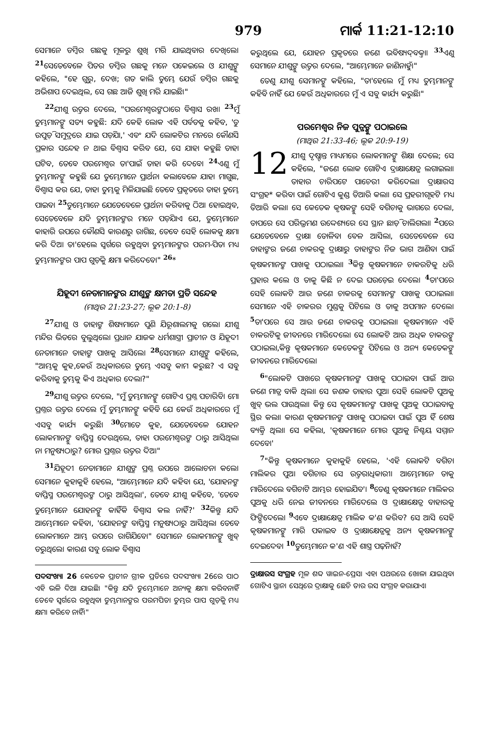979 ମାର୍କ 11:21-12:10
ସେମାନେ ଡମ୍ବିର ଗଛକୁ ମୂଳରୁ ଶୁଖି ମରି ଯାଇଥିବାର ଦେଖିଲେ। <sup>21</sup>ସେତେବେଳେ ପିତର ଡମ୍ବିର ଗଛକୁ ମନେ ପକେଇଲେ ଓ ଯୀଶୁଙ୍କୁ କହିଲେ, "ହେ ଗୁରୁ, ଦେଖ; ଗତ କାଲି ତୁମ୍ଭେ ଯେଉଁ ଡମ୍ବିର ଗଛକୁ ଅଭିଶାପ ଦେଇଥିଲ, ସେ ଗଛ ଆଜି ଶୁଖି ମରି ଯାଇଛି।"
<sup>22</sup> ଯୀଶୁ ଉତ୍ତର ଦେଲେ, "ପରମେଶ୍ୱରଙ୍କଠାରେ ବିଶ୍ୱାସ ରଖ। <sup>23</sup>ମୁଁ ତୁମ୍ଭମାନଙ୍କୁ ସତ୍ୟ କହୁଛି: ଯଦି କେହି ଲୋକ ଏହି ପର୍ବତକୁ କହିବ, 'ତୁ ଉପୁଡ଼ି ସମୁଦ୍ରରେ ଯାଇ ପଡ଼ିଯା,' ଏବଂ ଯଦି ଲୋକଟିର ମନରେ କୌଣସି ପ୍ରକାର ସନ୍ଦେହ ନ ଥାଇ ବିଶ୍ୱାସ କରିବ ଯେ, ସେ ଯାହା କହୁଛି ତାହା ଘଟିବ, ତେବେ ପରମେଶ୍ୱର ତା'ପାଇଁ ତାହା କରି ଦେବେ। <sup>24</sup>ଏଣୁ ମୁଁ ତୁମ୍ଭମାନଙ୍କୁ କହୁଛି ଯେ ତୁମ୍ଭେମାନେ ପ୍ରାର୍ଥନା କଲାବେଳେ ଯାହା ମାଗୁଛ, ବିଶ୍ୱାସ କର ଯେ, ତାହା ତୁମ୍ଭକୁ ମିଳିଯାଇଛି ତେବେ ପ୍ରକୃତରେ ତାହା ତୁମ୍ଭେ ପାଇବ। <sup>25</sup>ତୁମ୍ଭେମାନେ ଯେତେବେଳେ ପ୍ରାର୍ଥନା କରିବାକୁ ଠିଆ ହୋଇଥିବ, ସେତେବେଳେ ଯଦି ତୁମ୍ଭମାନଙ୍କର ମନେ ପଡ଼ିଯାଏ ଯେ, ତୁମ୍ଭେମାନେ କାହାରି ଉପରେ କୌଣସି କାରଣରୁ ରାଗିଛ, ତେବେ ସେହି ଲୋକକୁ କ୍ଷମା କରି ଦିଅ। ତା'ହେଲେ ସ୍ୱର୍ଗରେ ରହୁଥିବା ତୁମ୍ଭମାନଙ୍କର ପରମ-ପିତା ମଧ୍ୟ ତୁମ୍ଭମାନଙ୍କର ପାପ ଗୁଡ଼ିକୁ କ୍ଷମା କରିଦେବେ।" <sup>26</sup>*
ଯିହୂଦୀ ନେତାମାନଙ୍କର ଯୀଶୁଙ୍କ କ୍ଷମତା ପ୍ରତି ସନ୍ଦେହ
(ମାଥିଉ 21:23-27; ଲୂକ 20:1-8)
<sup>27</sup> ଯୀଶୁ ଓ ତାହାଙ୍କ ଶିଷ୍ୟମାନେ ପୁଣି ଯିରୂଶାଲମକୁ ଗଲେ। ଯୀଶୁ ମନ୍ଦିର ଭିତରେ ବୁଲୁଥିଲେ। ପ୍ରଧାନ ଯାଜକ ଧର୍ମଶାସ୍ତ୍ରୀ ପ୍ରାଚୀନ ଓ ଯିହୂଦୀ ନେତାମାନେ ତାହାଙ୍କ ପାଖକୁ ଆସିଲେ। <sup>28</sup>ସେମାନେ ଯୀଶୁଙ୍କୁ କହିଲେ, "ଆମ୍ଭକୁ କୁହ,କେଉଁ ଅଧିକାରରେ ତୁମ୍ଭେ ଏସବୁ କାମ କରୁଛ? ଏ ସବୁ କରିବାକୁ ତୁମ୍ଭକୁ କିଏ ଅଧିକାର ଦେଲା?"
<sup>29</sup> ଯୀଶୁ ଉତ୍ତର ଦେଲେ, "ମୁଁ ତୁମ୍ଭମାନଙ୍କୁ ଗୋଟିଏ ପ୍ରଶ୍ନ ପଚାରିବି। ମୋ ପ୍ରଶ୍ନର ଉତ୍ତର ଦେଲେ ମୁଁ ତୁମ୍ଭମାନଙ୍କୁ କହିବି ଯେ କେଉଁ ଅଧିକାରରେ ମୁଁ ଏସବୁ କାର୍ଯ୍ୟ କରୁଛି। <sup>30</sup>ମୋତେ କୁହ, ଯେତେବେଳେ ଯୋହନ ଲୋକମାନଙ୍କୁ ବାପ୍ତିସ୍ମ ଦେଉଥିଲେ, ତାହା ପରମେଶ୍ୱରଙ୍କ ଠାରୁ ଆସିଥିଲା ନା ମନୁଷ୍ୟଠାରୁ? ମୋର ପ୍ରଶ୍ନର ଉତ୍ତର ଦିଅ।"
<sup>31</sup> ଯିହୂଦୀ ନେତାମାନେ ଯୀଶୁଙ୍କ ପ୍ରଶ୍ନ ଉପରେ ଆଲୋଚନା କଲେ। ସେମାନେ କୁହାକୁହି ହେଲେ, "ଆମ୍ଭେମାନେ ଯଦି କହିବା ଯେ, 'ଯୋହନଙ୍କ ବାପ୍ତିସ୍ମ ପରମେଶ୍ୱରଙ୍କ ଠାରୁ ଆସିଥିଲା', ତେବେ ଯୀଶୁ କହିବେ, 'ତେବେ ତୁମ୍ଭେମାନେ ଯୋହନଙ୍କୁ କାହିଁକି ବିଶ୍ୱାସ କଲ ନାହିଁ?' <sup>32</sup>କିନ୍ତୁ ଯଦି ଆମ୍ଭେମାନେ କହିବା, 'ଯୋହନଙ୍କ ବାପ୍ତିସ୍ମ ମନୁଷ୍ୟଠାରୁ ଆସିଥିଲା ତେବେ ଲୋକମାନେ ଆମ୍ଭ ଉପରେ ରାଗିଯିବେ।" ସେମାନେ ଲୋକମାନଙ୍କୁ ଖୁବ୍ ଡରୁଥିଲେ। କାରଣ ସବୁ ଲୋକ ବିଶ୍ୱାସ
ପଦସଂଖ୍ୟା 26 କେତେକ ପ୍ରାଚୀନ ଗ୍ରୀକ ପ୍ରତିରେ ପଦସଂଖ୍ୟା 26ରେ ପାଠ ଏହି ଭଳି ଦିଆ ଯାଇଛି। "କିନ୍ତୁ ଯଦି ତୁମ୍ଭେମାନେ ଅନ୍ୟକୁ କ୍ଷମା କରିବନାହିଁ ତେବେ ସ୍ୱର୍ଗରେ ରହୁଥିବା ତୁମ୍ଭମାନଙ୍କର ପରମପିତା ତୁମ୍ଭର ପାପ ଗୁଡ଼ିକୁ ମଧ୍ୟ କ୍ଷମା କରିବେ ନାହିଁ।"
କରୁଥିଲେ ଯେ, ଯୋହନ ପ୍ରକୃତରେ ଜଣେ ଭବିଷ୍ୟଦ୍‌ବକ୍ତା। <sup>33</sup>ଏଣୁ ସେମାନେ ଯୀଶୁଙ୍କୁ ଉତ୍ତର ଦେଲେ, "ଆମ୍ଭେମାନେ ଜାଣିନାହୁଁ।"
ତେଣୁ ଯୀଶୁ ସେମାନଙ୍କୁ କହିଲେ, "ତା'ହେଲେ ମୁଁ ମଧ୍ୟ ତୁମ୍ଭମାନଙ୍କୁ କହିବି ନାହିଁ ଯେ କେଉଁ ଅଧିକାରରେ ମୁଁ ଏ ସବୁ କାର୍ଯ୍ୟ କରୁଛି।"
ପରମେଶ୍ୱର ନିଜ ପୁତ୍ରଙ୍କୁ ପଠାଇଲେ
(ମାଥିଉ 21:33-46; ଲୂକ 20:9-19)
12 ଯୀଶୁ ଦୃଷ୍ଟାନ୍ତ ମାଧ୍ୟମରେ ଲୋକମାନଙ୍କୁ ଶିକ୍ଷା ଦେଲେ; ସେ କହିଲେ, "ଜଣେ ଲୋକ ଗୋଟିଏ ଦ୍ରାକ୍ଷାକ୍ଷେତ୍ର ଲଗାଇଲା। ତାହାର ଚାରିପଟେ ପାଚେରୀ କରିଦେଲା। ଦ୍ରାକ୍ଷାରସ ସଂଗ୍ରହ* କରିବା ପାଇଁ ଗୋଟିଏ କୁଣ୍ଡ ତିଆରି କଲା। ସେ ପ୍ରହରୀଗୃହଟି ମଧ୍ୟ ତିଆରି କଲା। ସେ କେତେକ କୃଷକଙ୍କୁ ସେହି ବଗିଚାକୁ ଭାଗରେ ଦେଲା, ତାପରେ ସେ ପରିଭ୍ରମଣ ଉଦ୍ଦେଶ୍ୟରେ ସେ ସ୍ଥାନ ଛାଡ଼ି ଚାଲିଗଲା। <sup>2</sup>ପରେ ଯେତେବେଳେ ଦ୍ରାକ୍ଷା ତୋଳିବା ବେଳ ଆସିଲା, ସେତେବେଳେ ସେ ତାହାଙ୍କର ଜଣେ ଚାକରକୁ ଦ୍ରାକ୍ଷାରୁ ତାହାଙ୍କର ନିଜ ଭାଗ ଆଣିବା ପାଇଁ କୃଷକମାନଙ୍କ ପାଖକୁ ପଠାଇଲା। <sup>3</sup>କିନ୍ତୁ କୃଷକମାନେ ଚାକରଟିକୁ ଧରି ପ୍ରହାର କଲେ ଓ ତାକୁ କିଛି ନ ଦେଇ ଘଉଡ଼େଇ ଦେଲେ। <sup>4</sup>ତା'ପରେ ସେହି ଲୋକଟି ଆଉ ଜଣେ ଚାକରକୁ ସେମାନଙ୍କ ପାଖକୁ ପଠାଇଲା। ସେମାନେ ଏହି ଚାକରର ମୁଣ୍ଡକୁ ପିଟିଲେ ଓ ତାକୁ ଅପମାନ ଦେଲେ। <sup>5</sup>ତା'ପରେ ସେ ଆଉ ଜଣେ ଚାକରକୁ ପଠାଇଲା। କୃଷକମାନେ ଏହି ଚାକରଟିକୁ ଜୀବନରେ ମାରିଦେଲେ। ସେ ଲୋକଟି ଆଉ ଅଧିକ ଚାକରଙ୍କୁ ପଠାଇଲା,କିନ୍ତୁ କୃଷକମାନେ କେତେକଙ୍କୁ ପିଟିଲେ ଓ ଅନ୍ୟ କେତେକଙ୍କୁ ଜୀବନରେ ମାରିଦେଲେ।
<sup>6</sup> "ଲୋକଟି ପାଖରେ କୃଷକମାନଙ୍କ ପାଖକୁ ପଠାଇବା ପାଇଁ ଆଉ ଜଣେ ମାତ୍ର ବାକି ଥିଲା। ସେ ଜଣକ ତାହାର ପୁଅ। ସେହି ଲୋକଟି ପୁଅକୁ ଖୁବ୍ ଭଲ ପାଉଥିଲା। କିନ୍ତୁ ସେ କୃଷକମାନଙ୍କ ପାଖକୁ ପୁଅକୁ ପଠାଇବାକୁ ସ୍ଥିର କଲା। କାରଣ କୃଷକମାନଙ୍କ ପାଖକୁ ପଠାଇବା ପାଇଁ ପୁଅ ହିଁ ଶେଷ ବ୍ୟକ୍ତି ଥିଲା। ସେ କହିଲା, 'କୃଷକମାନେ ମୋର ପୁଅକୁ ନିଶ୍ଚୟ ସମ୍ମାନ ଦେବେ।'
<sup>7</sup> "କିନ୍ତୁ କୃଷକମାନେ କୁହାକୁହି ହେଲେ, 'ଏହି ଲୋକଟି ବଗିଚା ମାଲିକର ପୁଅ। ବଗିଚାର ସେ ଉତ୍ତରାଧିକାରୀ। ଆମ୍ଭେମାନେ ତାକୁ ମାରିଦେଲେ ବଗିଚାଟି ଆମ୍ଭର ହୋଇଯିବ'। <sup>8</sup>ତେଣୁ କୃଷକମାନେ ମାଲିକର ପୁଅକୁ ଧରି ନେଇ ଜୀବନରେ ମାରିଦେଲେ ଓ ଦ୍ରାକ୍ଷାକ୍ଷେତ୍ର ବାହାରକୁ ଫିଙ୍ଗିଦେଲେ। <sup>9</sup>ଏବେ ଦ୍ରାକ୍ଷାକ୍ଷେତ୍ର ମାଲିକ କ'ଣ କରିବ? ସେ ଆସି ସେହି କୃଷକମାନଙ୍କୁ ମାରି ପକାଇବ ଓ ଦ୍ରାକ୍ଷାକ୍ଷେତ୍ରକୁ ଅନ୍ୟ କୃଷକମାନଙ୍କୁ ଦେଇଦେବ। <sup>10</sup>ତୁମ୍ଭେମାନେ କ'ଣ ଏହି ଶାସ୍ତ୍ର ପଢ଼ିନାହଁ?
ଦ୍ରାକ୍ଷାରସ ସଂଗ୍ରହ ମୂଳ ଶବ୍ଦ ୱାଇନ-ପ୍ରେସ। ଏହା ପଥରରେ ଖୋଳା ଯାଇଥିବା ଗୋଟିଏ ସ୍ଥାନ। ସେଥିରେ ଦ୍ରାକ୍ଷାକୁ ଛେଚି ତାର ରସ ସଂଗ୍ରହ କରାଯାଏ।